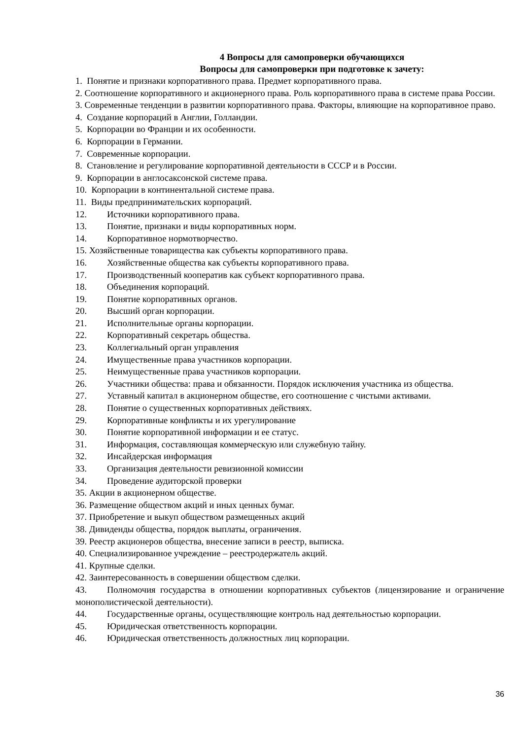4 Вопросы для самопроверки обучающихся
Вопросы для самопроверки при подготовке к зачету:
1. Понятие и признаки корпоративного права. Предмет корпоративного права.
2. Соотношение корпоративного и акционерного права. Роль корпоративного права в системе права России.
3. Современные тенденции в развитии корпоративного права. Факторы, влияющие на корпоративное право.
4. Создание корпораций в Англии, Голландии.
5. Корпорации во Франции и их особенности.
6. Корпорации в Германии.
7. Современные корпорации.
8. Становление и регулирование корпоративной деятельности в СССР и в России.
9. Корпорации в англосаксонской системе права.
10. Корпорации в континентальной системе права.
11. Виды предпринимательских корпораций.
12. Источники корпоративного права.
13. Понятие, признаки и виды корпоративных норм.
14. Корпоративное нормотворчество.
15. Хозяйственные товарищества как субъекты корпоративного права.
16. Хозяйственные общества как субъекты корпоративного права.
17. Производственный кооператив как субъект корпоративного права.
18. Объединения корпораций.
19. Понятие корпоративных органов.
20. Высший орган корпорации.
21. Исполнительные органы корпорации.
22. Корпоративный секретарь общества.
23. Коллегиальный орган управления
24. Имущественные права участников корпорации.
25. Неимущественные права участников корпорации.
26. Участники общества: права и обязанности. Порядок исключения участника из общества.
27. Уставный капитал в акционерном обществе, его соотношение с чистыми активами.
28. Понятие о существенных корпоративных действиях.
29. Корпоративные конфликты и их урегулирование
30. Понятие корпоративной информации и ее статус.
31. Информация, составляющая коммерческую или служебную тайну.
32. Инсайдерская информация
33. Организация деятельности ревизионной комиссии
34. Проведение аудиторской проверки
35. Акции в акционерном обществе.
36. Размещение обществом акций и иных ценных бумаг.
37. Приобретение и выкуп обществом размещенных акций
38. Дивиденды общества, порядок выплаты, ограничения.
39. Реестр акционеров общества, внесение записи в реестр, выписка.
40. Специализированное учреждение – реестродержатель акций.
41. Крупные сделки.
42. Заинтересованность в совершении обществом сделки.
43. Полномочия государства в отношении корпоративных субъектов (лицензирование и ограничение монополистической деятельности).
44. Государственные органы, осуществляющие контроль над деятельностью корпорации.
45. Юридическая ответственность корпорации.
46. Юридическая ответственность должностных лиц корпорации.
36